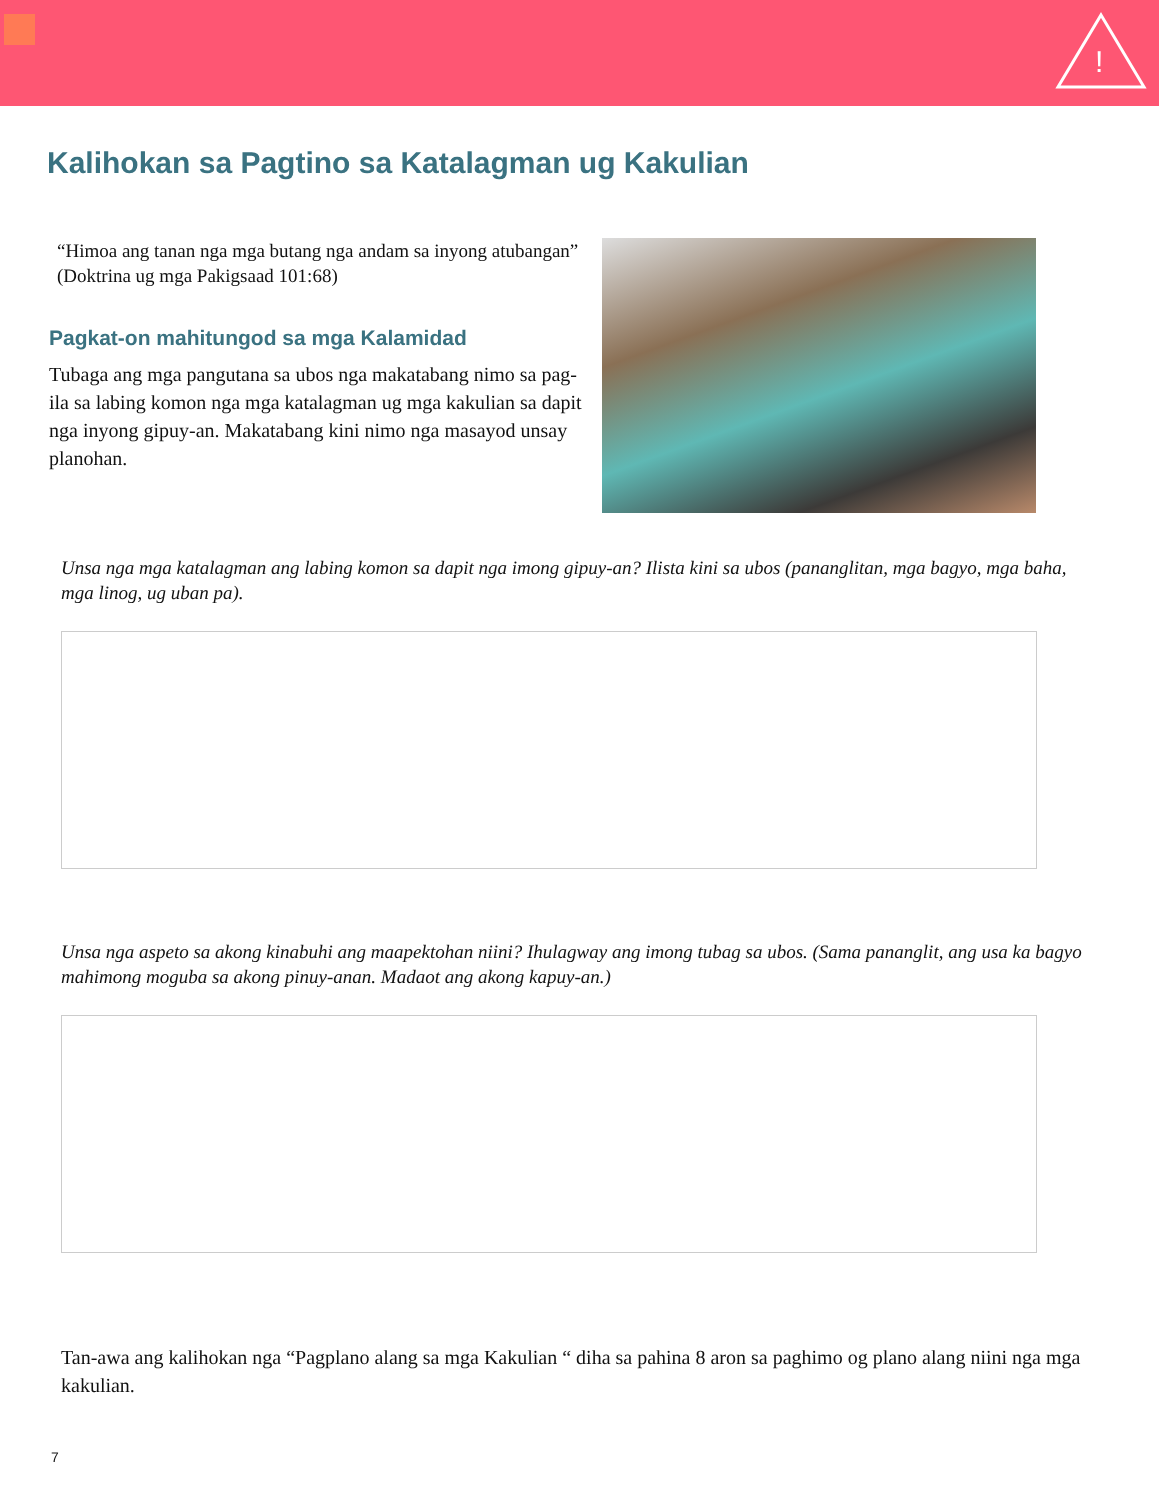!
Kalihokan sa Pagtino sa Katalagman ug Kakulian
“Himoa ang tanan nga mga butang nga andam sa inyong atubangan”
(Doktrina ug mga Pakigsaad 101:68)
Pagkat-on mahitungod sa mga Kalamidad
Tubaga ang mga pangutana sa ubos nga makatabang nimo sa pag-ila sa labing komon nga mga katalagman ug mga kakulian sa dapit nga inyong gipuy-an. Makatabang kini nimo nga masayod unsay planohan.
Unsa nga mga katalagman ang labing komon sa dapit nga imong gipuy-an? Ilista kini sa ubos (pananglitan, mga bagyo, mga baha, mga linog, ug uban pa).
Unsa nga aspeto sa akong kinabuhi ang maapektohan niini? Ihulagway ang imong tubag sa ubos. (Sama pananglit, ang usa ka bagyo mahimong moguba sa akong pinuy-anan. Madaot ang akong kapuy-an.)
Tan-awa ang kalihokan nga “Pagplano alang sa mga Kakulian “ diha sa pahina 8 aron sa paghimo og plano alang niini nga mga kakulian.
7